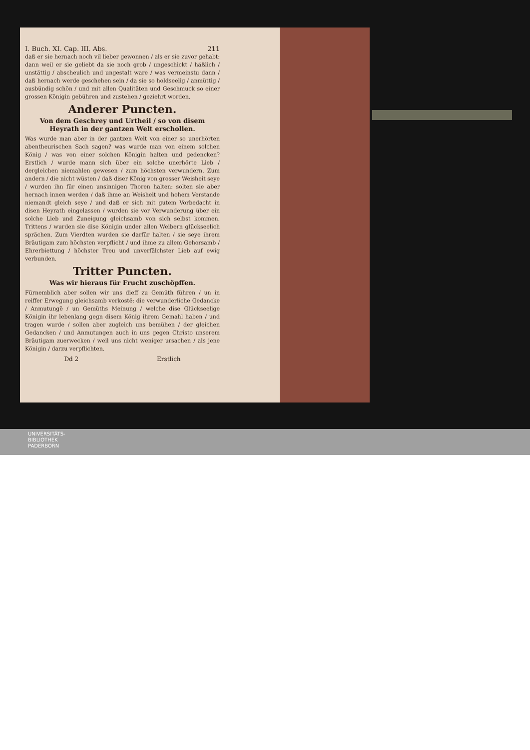I. Buch. XI. Cap. III. Abs. 211
daß er sie hernach noch vil lieber gewonnen / als er sie zuvor gehabt: dann weil er sie geliebt da sie noch grob / ungeschickt / häßlich / unstättig / abscheulich und ungestalt ware / was vermeinstu dann / daß hernach werde geschehen sein / da sie so holdseelig / anmüttig / ausbündig schön / und mit allen Qualitäten und Geschmuck so einer grossen Königin gebühren und zustehen / geziehrt worden.
Anderer Puncten.
Von dem Geschrey und Urtheil / so von disem Heyrath in der gantzen Welt erschollen.
Was wurde man aber in der gantzen Welt von einer so unerhörten abentheurischen Sach sagen? was wurde man von einem solchen König / was von einer solchen Königin halten und gedencken? Erstlich / wurde mann sich über ein solche unerhörte Lieb / dergleichen niemahlen gewesen / zum höchsten verwundern. Zum andern / die nicht wüsten / daß diser König von grosser Weisheit seye / wurden ihn für einen unsinnigen Thoren halten: solten sie aber hernach innen werden / daß ihme an Weisheit und hohem Verstande niemandt gleich seye / und daß er sich mit gutem Vorbedacht in disen Heyrath eingelassen / wurden sie vor Verwunderung über ein solche Lieb und Zuneigung gleichsamb von sich selbst kommen. Trittens / wurden sie dise Königin under allen Weibern glückseelich sprächen. Zum Vierdten wurden sie darfür halten / sie seye ihrem Bräutigam zum höchsten verpflicht / und ihme zu allem Gehorsamb / Ehrerbiettung / höchster Treu und unverfälchster Lieb auf ewig verbunden.
Tritter Puncten.
Was wir hieraus für Frucht zuschöpffen.
Fürnemblich aber sollen wir uns dieff zu Gemüth führen / un in reiffer Erwegung gleichsamb verkostë; die verwunderliche Gedancke / Anmutungë / un Gemüths Meinung / welche dise Glückseelige Königin ihr lebenlang gegn disem König ihrem Gemahl haben / und tragen wurde / sollen aber zugleich uns bemühen / der gleichen Gedancken / und Anmutungen auch in uns gegen Christo unserem Bräutigam zuerwecken / weil uns nicht weniger ursachen / als jene Königin / darzu verpflichten.
Dd 2 Erstlich
UNIVERSITÄTS-
BIBLIOTHEK
PADERBORN